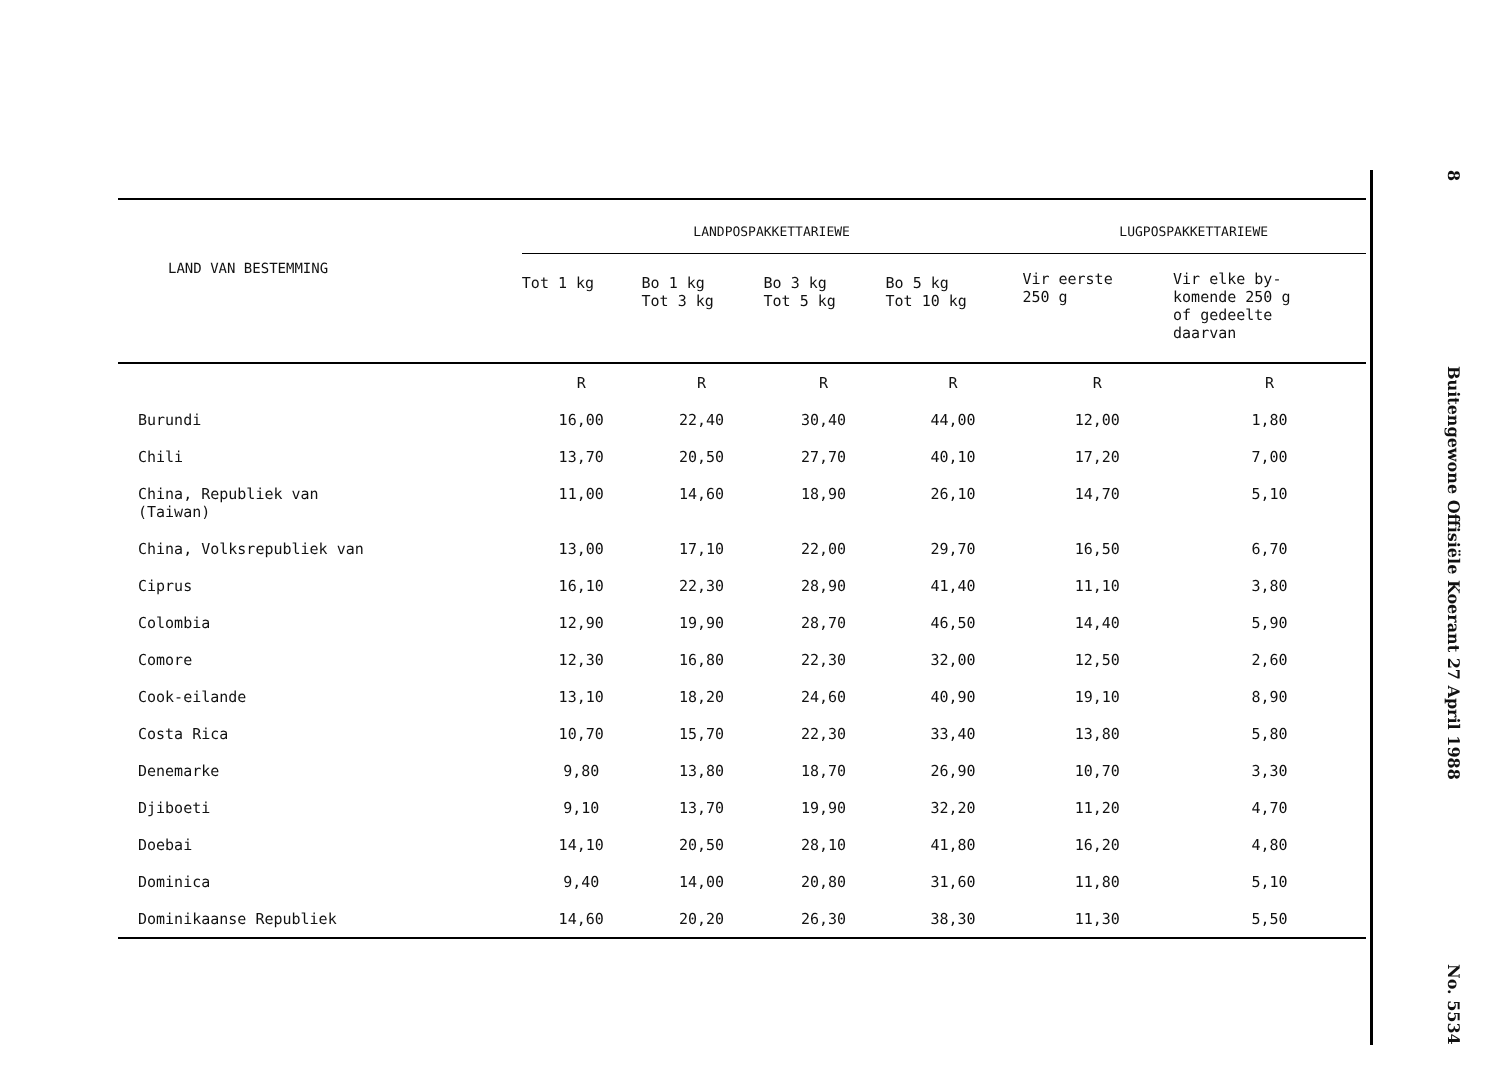| LAND VAN BESTEMMING | LANDPOSPAKKETTARIEWE | | | | LUGPOSPAKKETTARIEWE | |
| --- | --- | --- | --- | --- | --- | --- |
| | Tot 1 kg | Bo 1 kg Tot 3 kg | Bo 3 kg Tot 5 kg | Bo 5 kg Tot 10 kg | Vir eerste 250 g | Vir elke by- komende 250 g of gedeelte daarvan |
| | R | R | R | R | R | R |
| Burundi | 16,00 | 22,40 | 30,40 | 44,00 | 12,00 | 1,80 |
| Chili | 13,70 | 20,50 | 27,70 | 40,10 | 17,20 | 7,00 |
| China, Republiek van (Taiwan) | 11,00 | 14,60 | 18,90 | 26,10 | 14,70 | 5,10 |
| China, Volksrepubliek van | 13,00 | 17,10 | 22,00 | 29,70 | 16,50 | 6,70 |
| Ciprus | 16,10 | 22,30 | 28,90 | 41,40 | 11,10 | 3,80 |
| Colombia | 12,90 | 19,90 | 28,70 | 46,50 | 14,40 | 5,90 |
| Comore | 12,30 | 16,80 | 22,30 | 32,00 | 12,50 | 2,60 |
| Cook-eilande | 13,10 | 18,20 | 24,60 | 40,90 | 19,10 | 8,90 |
| Costa Rica | 10,70 | 15,70 | 22,30 | 33,40 | 13,80 | 5,80 |
| Denemarke | 9,80 | 13,80 | 18,70 | 26,90 | 10,70 | 3,30 |
| Djiboeti | 9,10 | 13,70 | 19,90 | 32,20 | 11,20 | 4,70 |
| Doebai | 14,10 | 20,50 | 28,10 | 41,80 | 16,20 | 4,80 |
| Dominica | 9,40 | 14,00 | 20,80 | 31,60 | 11,80 | 5,10 |
| Dominikaanse Republiek | 14,60 | 20,20 | 26,30 | 38,30 | 11,30 | 5,50 |
8
Buitengewone Offisiële Koerant 27 April 1988
No. 5534